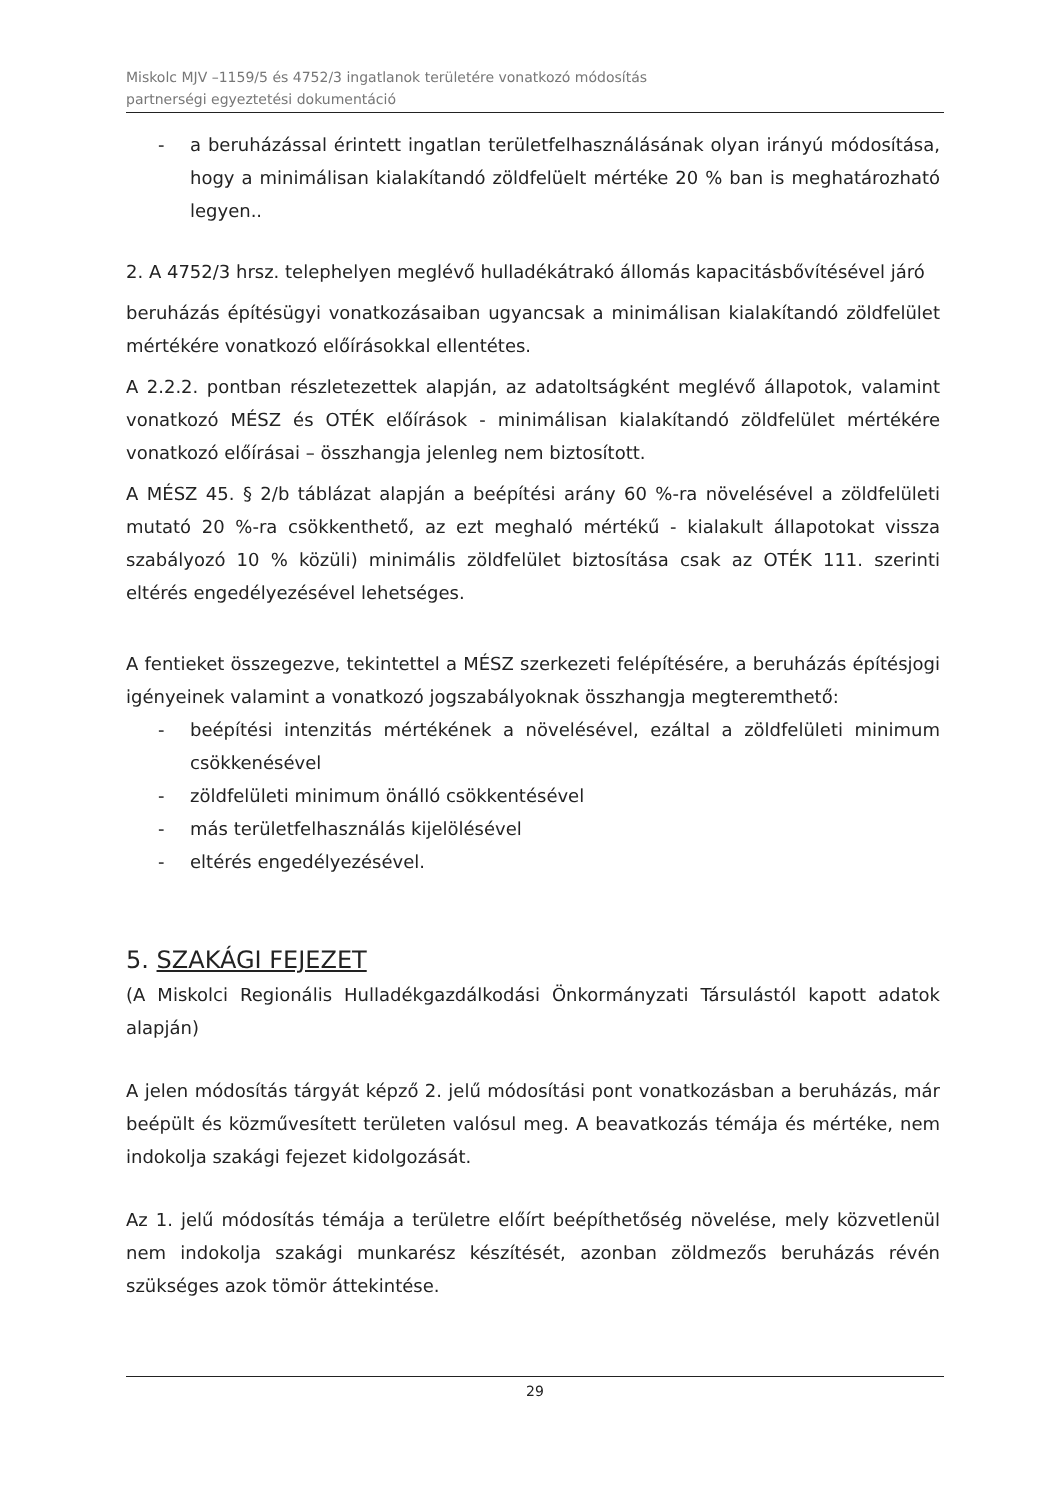Miskolc MJV –1159/5 és 4752/3 ingatlanok területére vonatkozó módosítás
partnerségi egyeztetési dokumentáció
- a beruházással érintett ingatlan területfelhasználásának olyan irányú módosítása, hogy a minimálisan kialakítandó zöldfelüelt mértéke 20 % ban is meghatározható legyen..
2. A 4752/3 hrsz. telephelyen meglévő hulladékátrakó állomás kapacitásbővítésével járó
beruházás építésügyi vonatkozásaiban ugyancsak a minimálisan kialakítandó zöldfelület mértékére vonatkozó előírásokkal ellentétes.
A 2.2.2. pontban részletezettek alapján, az adatoltságként meglévő állapotok, valamint vonatkozó MÉSZ és OTÉK előírások - minimálisan kialakítandó zöldfelület mértékére vonatkozó előírásai – összhangja jelenleg nem biztosított.
A MÉSZ 45. § 2/b táblázat alapján a beépítési arány 60 %-ra növelésével a zöldfelületi mutató 20 %-ra csökkenthető, az ezt meghaló mértékű - kialakult állapotokat vissza szabályozó 10 % közüli) minimális zöldfelület biztosítása csak az OTÉK 111. szerinti eltérés engedélyezésével lehetséges.
A fentieket összegezve, tekintettel a MÉSZ szerkezeti felépítésére, a beruházás építésjogi igényeinek valamint a vonatkozó jogszabályoknak összhangja megteremthető:
- beépítési intenzitás mértékének a növelésével, ezáltal a zöldfelületi minimum csökkenésével
- zöldfelületi minimum önálló csökkentésével
- más területfelhasználás kijelölésével
- eltérés engedélyezésével.
5. SZAKÁGI FEJEZET
(A Miskolci Regionális Hulladékgazdálkodási Önkormányzati Társulástól kapott adatok alapján)
A jelen módosítás tárgyát képző 2. jelű módosítási pont vonatkozásban a beruházás, már beépült és közművesített területen valósul meg. A beavatkozás témája és mértéke, nem indokolja szakági fejezet kidolgozását.
Az 1. jelű módosítás témája a területre előírt beépíthetőség növelése, mely közvetlenül nem indokolja szakági munkarész készítését, azonban zöldmezős beruházás révén szükséges azok tömör áttekintése.
29